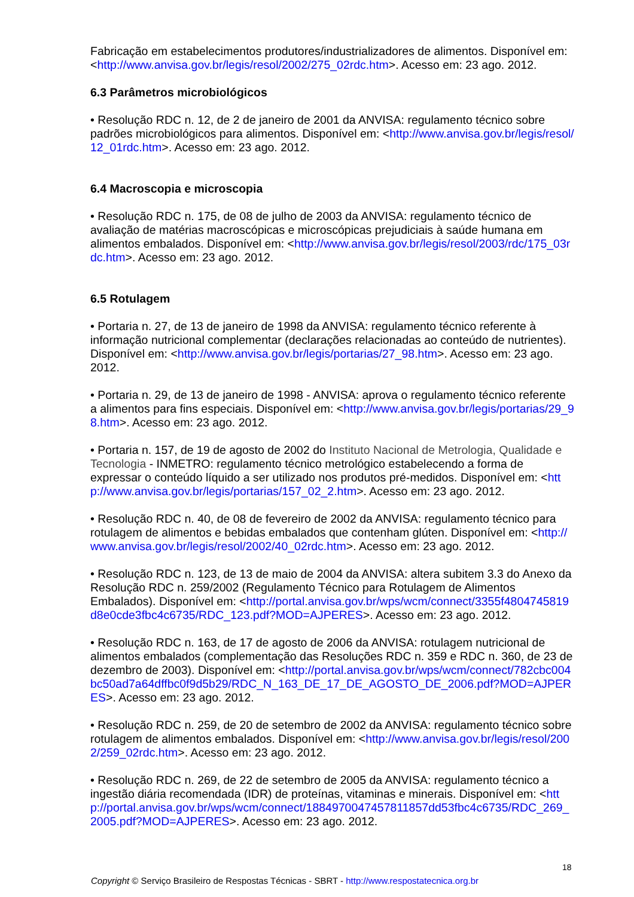Fabricação em estabelecimentos produtores/industrializadores de alimentos. Disponível em: <http://www.anvisa.gov.br/legis/resol/2002/275_02rdc.htm>. Acesso em: 23 ago. 2012.
6.3 Parâmetros microbiológicos
• Resolução RDC n. 12, de 2 de janeiro de 2001 da ANVISA: regulamento técnico sobre padrões microbiológicos para alimentos. Disponível em: <http://www.anvisa.gov.br/legis/resol/12_01rdc.htm>. Acesso em: 23 ago. 2012.
6.4 Macroscopia e microscopia
• Resolução RDC n. 175, de 08 de julho de 2003 da ANVISA: regulamento técnico de avaliação de matérias macroscópicas e microscópicas prejudiciais à saúde humana em alimentos embalados. Disponível em: <http://www.anvisa.gov.br/legis/resol/2003/rdc/175_03rdc.htm>. Acesso em: 23 ago. 2012.
6.5 Rotulagem
• Portaria n. 27, de 13 de janeiro de 1998 da ANVISA: regulamento técnico referente à informação nutricional complementar (declarações relacionadas ao conteúdo de nutrientes). Disponível em: <http://www.anvisa.gov.br/legis/portarias/27_98.htm>. Acesso em: 23 ago. 2012.
• Portaria n. 29, de 13 de janeiro de 1998 - ANVISA: aprova o regulamento técnico referente a alimentos para fins especiais. Disponível em: <http://www.anvisa.gov.br/legis/portarias/29_98.htm>. Acesso em: 23 ago. 2012.
• Portaria n. 157, de 19 de agosto de 2002 do Instituto Nacional de Metrologia, Qualidade e Tecnologia - INMETRO: regulamento técnico metrológico estabelecendo a forma de expressar o conteúdo líquido a ser utilizado nos produtos pré-medidos. Disponível em: <http://www.anvisa.gov.br/legis/portarias/157_02_2.htm>. Acesso em: 23 ago. 2012.
• Resolução RDC n. 40, de 08 de fevereiro de 2002 da ANVISA: regulamento técnico para rotulagem de alimentos e bebidas embalados que contenham glúten. Disponível em: <http://www.anvisa.gov.br/legis/resol/2002/40_02rdc.htm>. Acesso em: 23 ago. 2012.
• Resolução RDC n. 123, de 13 de maio de 2004 da ANVISA: altera subitem 3.3 do Anexo da Resolução RDC n. 259/2002 (Regulamento Técnico para Rotulagem de Alimentos Embalados). Disponível em: <http://portal.anvisa.gov.br/wps/wcm/connect/3355f4804745819d8e0cde3fbc4c6735/RDC_123.pdf?MOD=AJPERES>. Acesso em: 23 ago. 2012.
• Resolução RDC n. 163, de 17 de agosto de 2006 da ANVISA: rotulagem nutricional de alimentos embalados (complementação das Resoluções RDC n. 359 e RDC n. 360, de 23 de dezembro de 2003). Disponível em: <http://portal.anvisa.gov.br/wps/wcm/connect/782cbc004bc50ad7a64dffbc0f9d5b29/RDC_N_163_DE_17_DE_AGOSTO_DE_2006.pdf?MOD=AJPERES>. Acesso em: 23 ago. 2012.
• Resolução RDC n. 259, de 20 de setembro de 2002 da ANVISA: regulamento técnico sobre rotulagem de alimentos embalados. Disponível em: <http://www.anvisa.gov.br/legis/resol/2002/259_02rdc.htm>. Acesso em: 23 ago. 2012.
• Resolução RDC n. 269, de 22 de setembro de 2005 da ANVISA: regulamento técnico a ingestão diária recomendada (IDR) de proteínas, vitaminas e minerais. Disponível em: <http://portal.anvisa.gov.br/wps/wcm/connect/1884970047457811857dd53fbc4c6735/RDC_269_2005.pdf?MOD=AJPERES>. Acesso em: 23 ago. 2012.
18
Copyright © Serviço Brasileiro de Respostas Técnicas - SBRT - http://www.respostatecnica.org.br